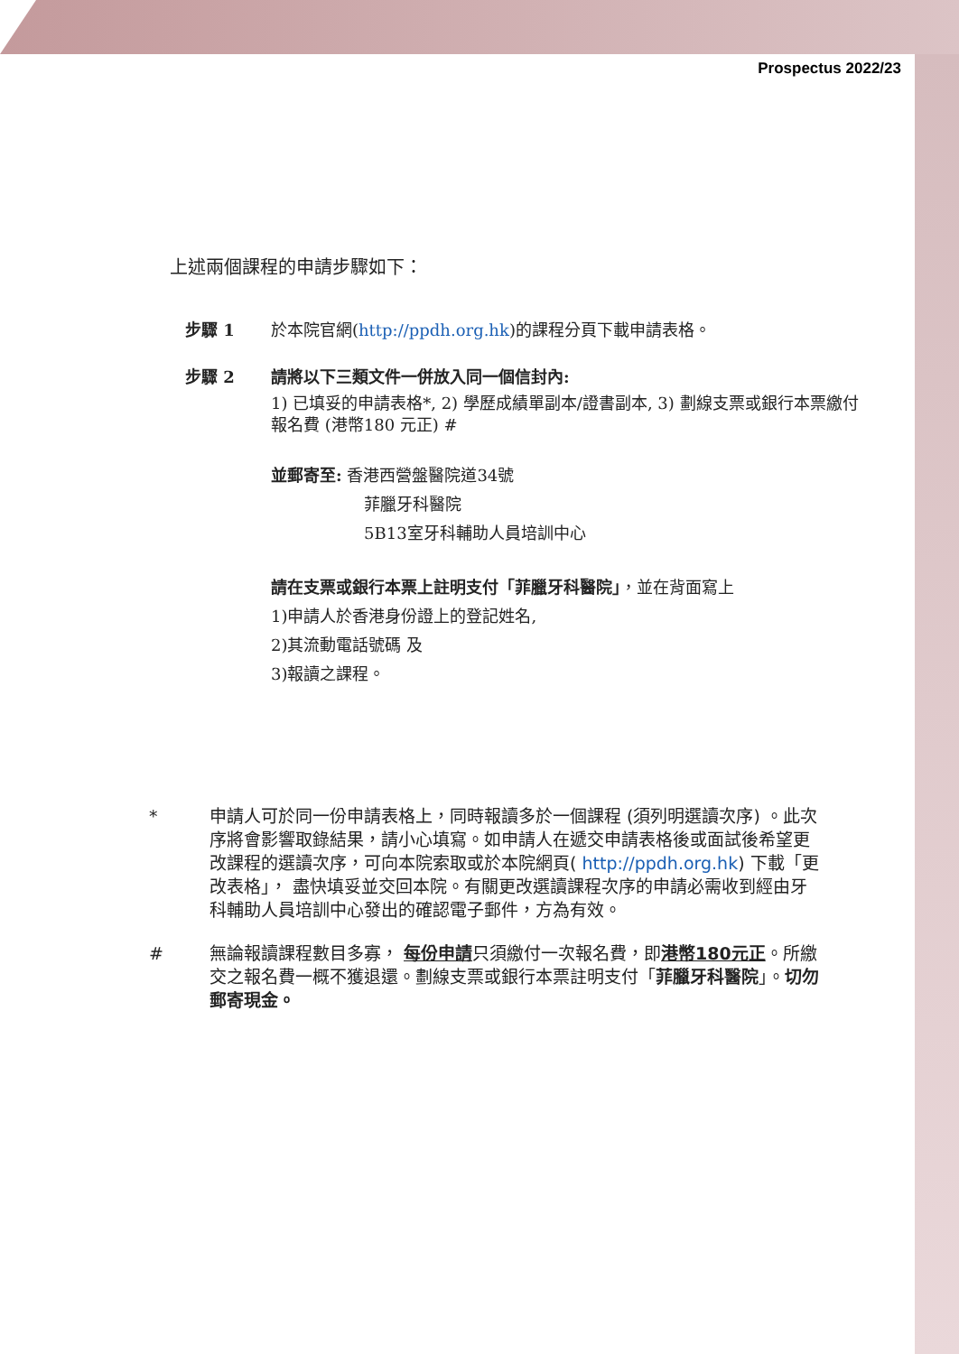Prospectus 2022/23
上述兩個課程的申請步驟如下：
步驟 1 於本院官網(http://ppdh.org.hk)的課程分頁下載申請表格。
步驟 2 請將以下三類文件一併放入同一個信封內:
1) 已填妥的申請表格*, 2) 學歷成績單副本/證書副本, 3) 劃線支票或銀行本票繳付報名費 (港幣180 元正) #
並郵寄至: 香港西營盤醫院道34號
菲臘牙科醫院
5B13室牙科輔助人員培訓中心
請在支票或銀行本票上註明支付「菲臘牙科醫院」，並在背面寫上
1)申請人於香港身份證上的登記姓名,
2)其流動電話號碼 及
3)報讀之課程。
* 申請人可於同一份申請表格上，同時報讀多於一個課程 (須列明選讀次序) 。此次序將會影響取錄結果，請小心填寫。如申請人在遞交申請表格後或面試後希望更改課程的選讀次序，可向本院索取或於本院網頁( http://ppdh.org.hk) 下載「更改表格」， 盡快填妥並交回本院。有關更改選讀課程次序的申請必需收到經由牙科輔助人員培訓中心發出的確認電子郵件，方為有效。
# 無論報讀課程數目多寡， 每份申請只須繳付一次報名費，即港幣180元正。所繳交之報名費一概不獲退還。劃線支票或銀行本票註明支付「菲臘牙科醫院」。切勿郵寄現金。